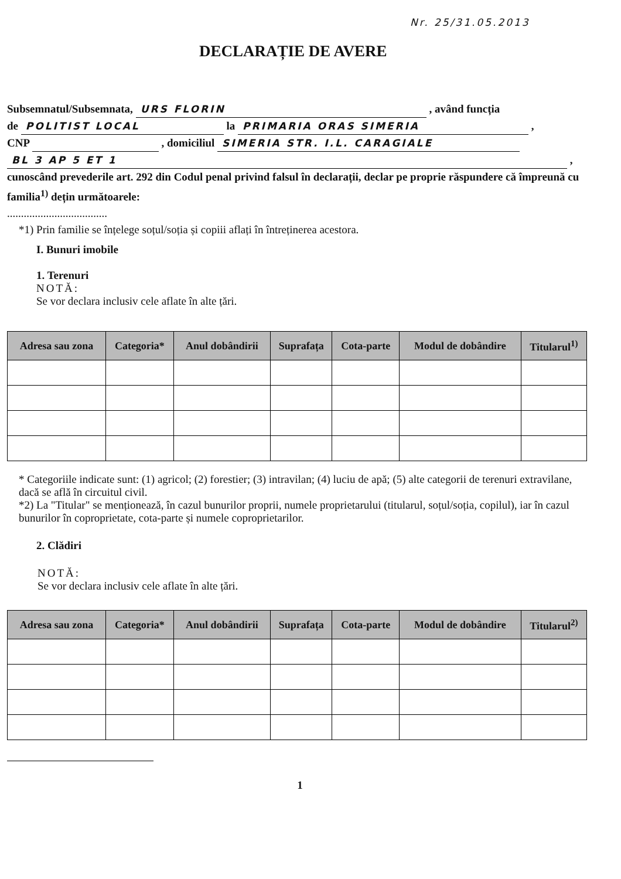Nr. 25/31.05.2013
DECLARAȚIE DE AVERE
Subsemnatul/Subsemnata, URS FLORIN , având funcția
de POLITIST LOCAL la PRIMARIA ORAS SIMERIA ,
CNP , domiciliul SIMERIA STR. I.L. CARAGIALE
BL 3 AP 5 ET 1 ,
cunoscând prevederile art. 292 din Codul penal privind falsul în declarații, declar pe proprie răspundere că împreună cu familia<sup>1)</sup> dețin următoarele:
....................................
*1) Prin familie se înțelege soțul/soția și copiii aflați în întreținerea acestora.
I. Bunuri imobile
1. Terenuri
NOTĂ:
Se vor declara inclusiv cele aflate în alte țări.
| Adresa sau zona | Categoria* | Anul dobândirii | Suprafața | Cota-parte | Modul de dobândire | Titularul<sup>1)</sup> |
| --- | --- | --- | --- | --- | --- | --- |
* Categoriile indicate sunt: (1) agricol; (2) forestier; (3) intravilan; (4) luciu de apă; (5) alte categorii de terenuri extravilane, dacă se află în circuitul civil.
*2) La "Titular" se menționează, în cazul bunurilor proprii, numele proprietarului (titularul, soțul/soția, copilul), iar în cazul bunurilor în coproprietate, cota-parte și numele coproprietarilor.
2. Clădiri
NOTĂ:
Se vor declara inclusiv cele aflate în alte țări.
| Adresa sau zona | Categoria* | Anul dobândirii | Suprafața | Cota-parte | Modul de dobândire | Titularul<sup>2)</sup> |
| --- | --- | --- | --- | --- | --- | --- |
1